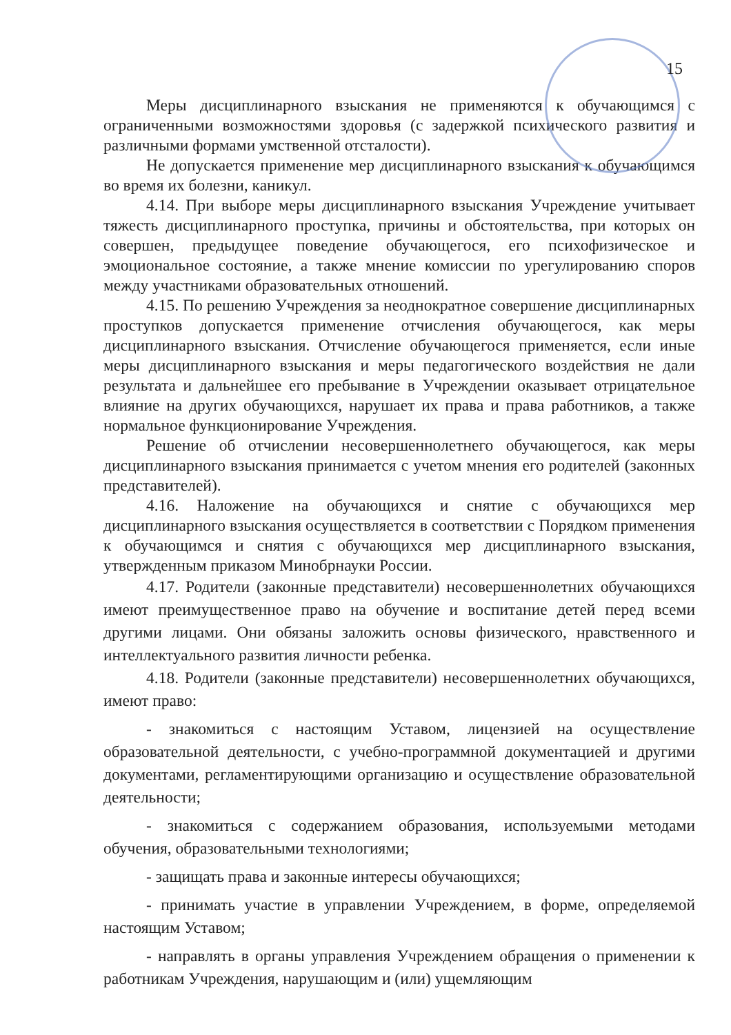15
Меры дисциплинарного взыскания не применяются к обучающимся с ограниченными возможностями здоровья (с задержкой психического развития и различными формами умственной отсталости).
Не допускается применение мер дисциплинарного взыскания к обучающимся во время их болезни, каникул.
4.14. При выборе меры дисциплинарного взыскания Учреждение учитывает тяжесть дисциплинарного проступка, причины и обстоятельства, при которых он совершен, предыдущее поведение обучающегося, его психофизическое и эмоциональное состояние, а также мнение комиссии по урегулированию споров между участниками образовательных отношений.
4.15. По решению Учреждения за неоднократное совершение дисциплинарных проступков допускается применение отчисления обучающегося, как меры дисциплинарного взыскания. Отчисление обучающегося применяется, если иные меры дисциплинарного взыскания и меры педагогического воздействия не дали результата и дальнейшее его пребывание в Учреждении оказывает отрицательное влияние на других обучающихся, нарушает их права и права работников, а также нормальное функционирование Учреждения.
Решение об отчислении несовершеннолетнего обучающегося, как меры дисциплинарного взыскания принимается с учетом мнения его родителей (законных представителей).
4.16. Наложение на обучающихся и снятие с обучающихся мер дисциплинарного взыскания осуществляется в соответствии с Порядком применения к обучающимся и снятия с обучающихся мер дисциплинарного взыскания, утвержденным приказом Минобрнауки России.
4.17. Родители (законные представители) несовершеннолетних обучающихся имеют преимущественное право на обучение и воспитание детей перед всеми другими лицами. Они обязаны заложить основы физического, нравственного и интеллектуального развития личности ребенка.
4.18. Родители (законные представители) несовершеннолетних обучающихся, имеют право:
- знакомиться с настоящим Уставом, лицензией на осуществление образовательной деятельности, с учебно-программной документацией и другими документами, регламентирующими организацию и осуществление образовательной деятельности;
- знакомиться с содержанием образования, используемыми методами обучения, образовательными технологиями;
- защищать права и законные интересы обучающихся;
- принимать участие в управлении Учреждением, в форме, определяемой настоящим Уставом;
- направлять в органы управления Учреждением обращения о применении к работникам Учреждения, нарушающим и (или) ущемляющим